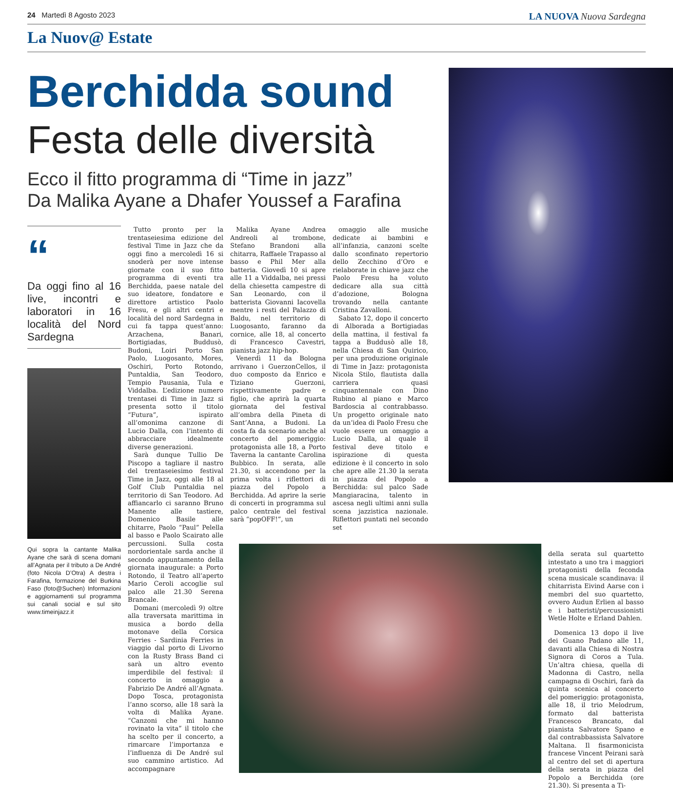24 Martedì 8 Agosto 2023 LA NUOVA Nuova Sardegna
La Nuov@ Estate
Berchidda sound
Festa delle diversità
Ecco il fitto programma di “Time in jazz”
Da Malika Ayane a Dhafer Youssef a Farafina
“
Da oggi fino al 16 live, incontri e laboratori in 16 località del Nord Sardegna
Qui sopra la cantante Malika Ayane che sarà di scena domani all’Agnata per il tributo a De André (foto Nicola D’Otra) A destra i Farafina, formazione del Burkina Faso (foto@Suchen) Informazioni e aggiornamenti sul programma sui canali social e sul sito www.timeinjazz.it
Tutto pronto per la trentaseiesima edizione del festival Time in Jazz che da oggi fino a mercoledì 16 si snoderà per nove intense giornate con il suo fitto programma di eventi tra Berchidda, paese natale del suo ideatore, fondatore e direttore artistico Paolo Fresu, e gli altri centri e località del nord Sardegna in cui fa tappa quest’anno: Arzachena, Banari, Bortigiadas, Buddusò, Budoni, Loiri Porto San Paolo, Luogosanto, Mores, Oschiri, Porto Rotondo, Puntaldia, San Teodoro, Tempio Pausania, Tula e Viddalba. L’edizione numero trentasei di Time in Jazz si presenta sotto il titolo “Futura”, ispirato all’omonima canzone di Lucio Dalla, con l’intento di abbracciare idealmente diverse generazioni.
Sarà dunque Tullio De Piscopo a tagliare il nastro del trentaseiesimo festival Time in Jazz, oggi alle 18 al Golf Club Puntaldia nel territorio di San Teodoro. Ad affiancarlo ci saranno Bruno Manente alle tastiere, Domenico Basile alle chitarre, Paolo “Paul” Pelella al basso e Paolo Scairato alle percussioni. Sulla costa nordorientale sarda anche il secondo appuntamento della giornata inaugurale: a Porto Rotondo, il Teatro all’aperto Mario Ceroli accoglie sul palco alle 21.30 Serena Brancale.
Domani (mercoledì 9) oltre alla traversata marittima in musica a bordo della motonave della Corsica Ferries - Sardinia Ferries in viaggio dal porto di Livorno con la Rusty Brass Band ci sarà un altro evento imperdibile del festival: il concerto in omaggio a Fabrizio De André all’Agnata. Dopo Tosca, protagonista l’anno scorso, alle 18 sarà la volta di Malika Ayane. “Canzoni che mi hanno rovinato la vita” il titolo che ha scelto per il concerto, a rimarcare l’importanza e l’influenza di De André sul suo cammino artistico. Ad accompagnare
Malika Ayane Andrea Andreoli al trombone, Stefano Brandoni alla chitarra, Raffaele Trapasso al basso e Phil Mer alla batteria. Giovedì 10 si apre alle 11 a Viddalba, nei pressi della chiesetta campestre di San Leonardo, con il batterista Giovanni Iacovella mentre i resti del Palazzo di Baldu, nel territorio di Luogosanto, faranno da cornice, alle 18, al concerto di Francesco Cavestri, pianista jazz hip-hop.
Venerdì 11 da Bologna arrivano i GuerzonCellos, il duo composto da Enrico e Tiziano Guerzoni, rispettivamente padre e figlio, che aprirà la quarta giornata del festival all’ombra della Pineta di Sant’Anna, a Budoni. La costa fa da scenario anche al concerto del pomeriggio: protagonista alle 18, a Porto Taverna la cantante Carolina Bubbico. In serata, alle 21.30, si accendono per la prima volta i riflettori di piazza del Popolo a Berchidda. Ad aprire la serie di concerti in programma sul palco centrale del festival sarà “popOFF!”, un
omaggio alle musiche dedicate ai bambini e all’infanzia, canzoni scelte dallo sconfinato repertorio dello Zecchino d’Oro e rielaborate in chiave jazz che Paolo Fresu ha voluto dedicare alla sua città d’adozione, Bologna trovando nella cantante Cristina Zavalloni.
Sabato 12, dopo il concerto di Alborada a Bortigiadas della mattina, il festival fa tappa a Buddusò alle 18, nella Chiesa di San Quirico, per una produzione originale di Time in Jazz: protagonista Nicola Stilo, flautista dalla carriera quasi cinquantennale con Dino Rubino al piano e Marco Bardoscia al contrabbasso. Un progetto originale nato da un’idea di Paolo Fresu che vuole essere un omaggio a Lucio Dalla, al quale il festival deve titolo e ispirazione di questa edizione è il concerto in solo che apre alle 21.30 la serata in piazza del Popolo a Berchidda: sul palco Sade Mangiaracina, talento in ascesa negli ultimi anni sulla scena jazzistica nazionale. Riflettori puntati nel secondo set
della serata sul quartetto intestato a uno tra i maggiori protagonisti della feconda scena musicale scandinava: il chitarrista Eivind Aarse con i membri del suo quartetto, ovvero Audun Erlien al basso e i batteristi/percussionisti Wetle Holte e Erland Dahlen.
Domenica 13 dopo il live dei Guano Padano alle 11, davanti alla Chiesa di Nostra Signora di Coros a Tula. Un’altra chiesa, quella di Madonna di Castro, nella campagna di Oschiri, farà da quinta scenica al concerto del pomeriggio: protagonista, alle 18, il trio Melodrum, formato dal batterista Francesco Brancato, dal pianista Salvatore Spano e dal contrabbassista Salvatore Maltana. Il fisarmonicista francese Vincent Peirani sarà al centro del set di apertura della serata in piazza del Popolo a Berchidda (ore 21.30). Si presenta a Ti-